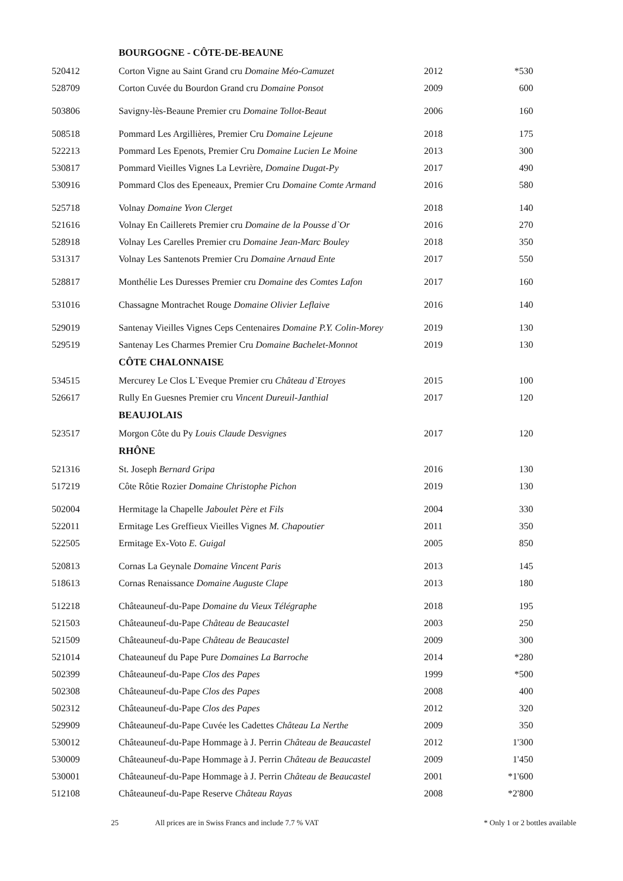| | BOURGOGNE - CÔTE-DE-BEAUNE | | |
| 520412 | Corton Vigne au Saint Grand cru Domaine Méo-Camuzet | 2012 | *530 |
| 528709 | Corton Cuvée du Bourdon Grand cru Domaine Ponsot | 2009 | 600 |
| 503806 | Savigny-lès-Beaune Premier cru Domaine Tollot-Beaut | 2006 | 160 |
| 508518 | Pommard Les Argillières, Premier Cru Domaine Lejeune | 2018 | 175 |
| 522213 | Pommard Les Epenots, Premier Cru Domaine Lucien Le Moine | 2013 | 300 |
| 530817 | Pommard Vieilles Vignes La Levrière, Domaine Dugat-Py | 2017 | 490 |
| 530916 | Pommard Clos des Epeneaux, Premier Cru Domaine Comte Armand | 2016 | 580 |
| 525718 | Volnay Domaine Yvon Clerget | 2018 | 140 |
| 521616 | Volnay En Caillerets Premier cru Domaine de la Pousse d`Or | 2016 | 270 |
| 528918 | Volnay Les Carelles Premier cru Domaine Jean-Marc Bouley | 2018 | 350 |
| 531317 | Volnay Les Santenots Premier Cru Domaine Arnaud Ente | 2017 | 550 |
| 528817 | Monthélie Les Duresses Premier cru Domaine des Comtes Lafon | 2017 | 160 |
| 531016 | Chassagne Montrachet Rouge Domaine Olivier Leflaive | 2016 | 140 |
| 529019 | Santenay Vieilles Vignes Ceps Centenaires Domaine P.Y. Colin-Morey | 2019 | 130 |
| 529519 | Santenay Les Charmes Premier Cru Domaine Bachelet-Monnot | 2019 | 130 |
| | CÔTE CHALONNAISE | | |
| 534515 | Mercurey Le Clos L`Eveque Premier cru Château d`Etroyes | 2015 | 100 |
| 526617 | Rully En Guesnes Premier cru Vincent Dureuil-Janthial | 2017 | 120 |
| | BEAUJOLAIS | | |
| 523517 | Morgon Côte du Py Louis Claude Desvignes | 2017 | 120 |
| | RHÔNE | | |
| 521316 | St. Joseph Bernard Gripa | 2016 | 130 |
| 517219 | Côte Rôtie Rozier Domaine Christophe Pichon | 2019 | 130 |
| 502004 | Hermitage la Chapelle Jaboulet Père et Fils | 2004 | 330 |
| 522011 | Ermitage Les Greffieux Vieilles Vignes M. Chapoutier | 2011 | 350 |
| 522505 | Ermitage Ex-Voto E. Guigal | 2005 | 850 |
| 520813 | Cornas La Geynale Domaine Vincent Paris | 2013 | 145 |
| 518613 | Cornas Renaissance Domaine Auguste Clape | 2013 | 180 |
| 512218 | Châteauneuf-du-Pape Domaine du Vieux Télégraphe | 2018 | 195 |
| 521503 | Châteauneuf-du-Pape Château de Beaucastel | 2003 | 250 |
| 521509 | Châteauneuf-du-Pape Château de Beaucastel | 2009 | 300 |
| 521014 | Chateauneuf du Pape Pure Domaines La Barroche | 2014 | *280 |
| 502399 | Châteauneuf-du-Pape Clos des Papes | 1999 | *500 |
| 502308 | Châteauneuf-du-Pape Clos des Papes | 2008 | 400 |
| 502312 | Châteauneuf-du-Pape Clos des Papes | 2012 | 320 |
| 529909 | Châteauneuf-du-Pape Cuvée les Cadettes Château La Nerthe | 2009 | 350 |
| 530012 | Châteauneuf-du-Pape Hommage à J. Perrin Château de Beaucastel | 2012 | 1'300 |
| 530009 | Châteauneuf-du-Pape Hommage à J. Perrin Château de Beaucastel | 2009 | 1'450 |
| 530001 | Châteauneuf-du-Pape Hommage à J. Perrin Château de Beaucastel | 2001 | *1'600 |
| 512108 | Châteauneuf-du-Pape Reserve Château Rayas | 2008 | *2'800 |
25 All prices are in Swiss Francs and include 7.7 % VAT * Only 1 or 2 bottles available